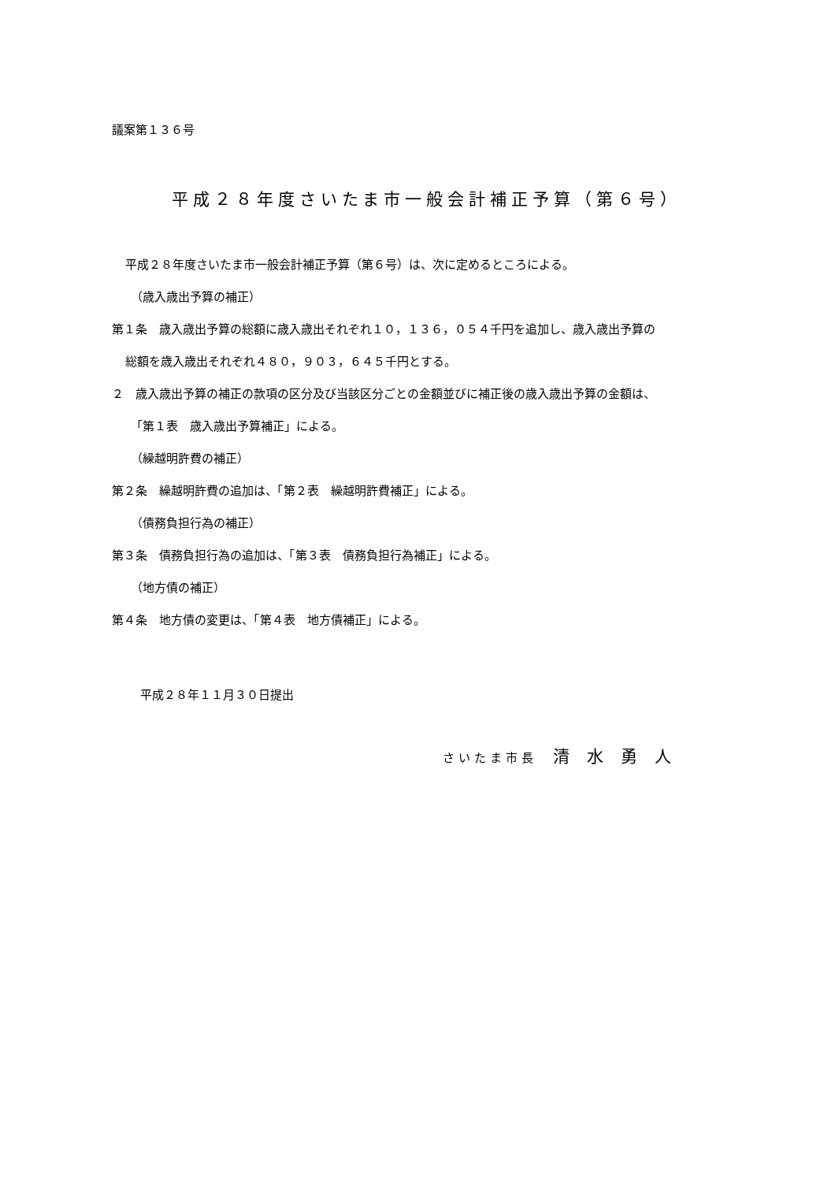議案第１３６号
平成２８年度さいたま市一般会計補正予算（第６号）
平成２８年度さいたま市一般会計補正予算（第６号）は、次に定めるところによる。
（歳入歳出予算の補正）
第１条　歳入歳出予算の総額に歳入歳出それぞれ１０，１３６，０５４千円を追加し、歳入歳出予算の
総額を歳入歳出それぞれ４８０，９０３，６４５千円とする。
２　歳入歳出予算の補正の款項の区分及び当該区分ごとの金額並びに補正後の歳入歳出予算の金額は、
「第１表　歳入歳出予算補正」による。
（繰越明許費の補正）
第２条　繰越明許費の追加は、「第２表　繰越明許費補正」による。
（債務負担行為の補正）
第３条　債務負担行為の追加は、「第３表　債務負担行為補正」による。
（地方債の補正）
第４条　地方債の変更は、「第４表　地方債補正」による。
平成２８年１１月３０日提出
さいたま市長　清水勇人